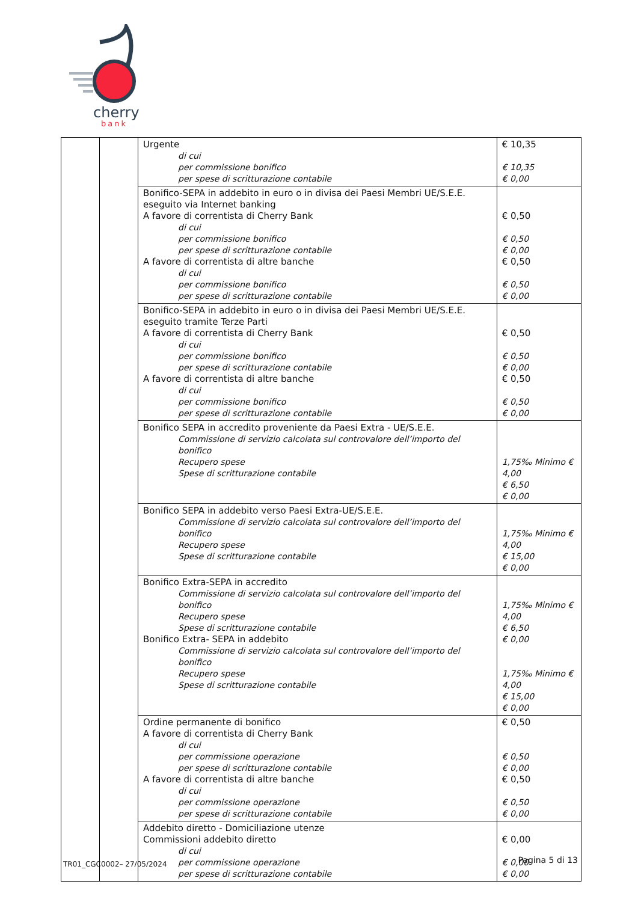cherry
bank
| | | Urgente di cui per commissione bonifico per spese di scritturazione contabile | € 10,35 € 10,35 € 0,00 |
| | | Bonifico-SEPA in addebito in euro o in divisa dei Paesi Membri UE/S.E.E. eseguito via Internet banking A favore di correntista di Cherry Bank di cui per commissione bonifico per spese di scritturazione contabile A favore di correntista di altre banche di cui per commissione bonifico per spese di scritturazione contabile | € 0,50 € 0,50 € 0,00 € 0,50 € 0,50 € 0,00 |
| | | Bonifico-SEPA in addebito in euro o in divisa dei Paesi Membri UE/S.E.E. eseguito tramite Terze Parti A favore di correntista di Cherry Bank di cui per commissione bonifico per spese di scritturazione contabile A favore di correntista di altre banche di cui per commissione bonifico per spese di scritturazione contabile | € 0,50 € 0,50 € 0,00 € 0,50 € 0,50 € 0,00 |
| | | Bonifico SEPA in accredito proveniente da Paesi Extra - UE/S.E.E. Commissione di servizio calcolata sul controvalore dell’importo del bonifico Recupero spese Spese di scritturazione contabile | 1,75‰ Minimo € 4,00 € 6,50 € 0,00 |
| | | Bonifico SEPA in addebito verso Paesi Extra-UE/S.E.E. Commissione di servizio calcolata sul controvalore dell’importo del bonifico Recupero spese Spese di scritturazione contabile | 1,75‰ Minimo € 4,00 € 15,00 € 0,00 |
| | | Bonifico Extra-SEPA in accredito Commissione di servizio calcolata sul controvalore dell’importo del bonifico Recupero spese Spese di scritturazione contabile Bonifico Extra- SEPA in addebito Commissione di servizio calcolata sul controvalore dell’importo del bonifico Recupero spese Spese di scritturazione contabile | 1,75‰ Minimo € 4,00 € 6,50 € 0,00 1,75‰ Minimo € 4,00 € 15,00 € 0,00 |
| | | Ordine permanente di bonifico A favore di correntista di Cherry Bank di cui per commissione operazione per spese di scritturazione contabile A favore di correntista di altre banche di cui per commissione operazione per spese di scritturazione contabile | € 0,50 € 0,50 € 0,00 € 0,50 € 0,50 € 0,00 |
| | | Addebito diretto - Domiciliazione utenze Commissioni addebito diretto di cui per commissione operazione per spese di scritturazione contabile | € 0,00 € 0,00 € 0,00 |
TR01_CGC0002– 27/05/2024 Pagina 5 di 13